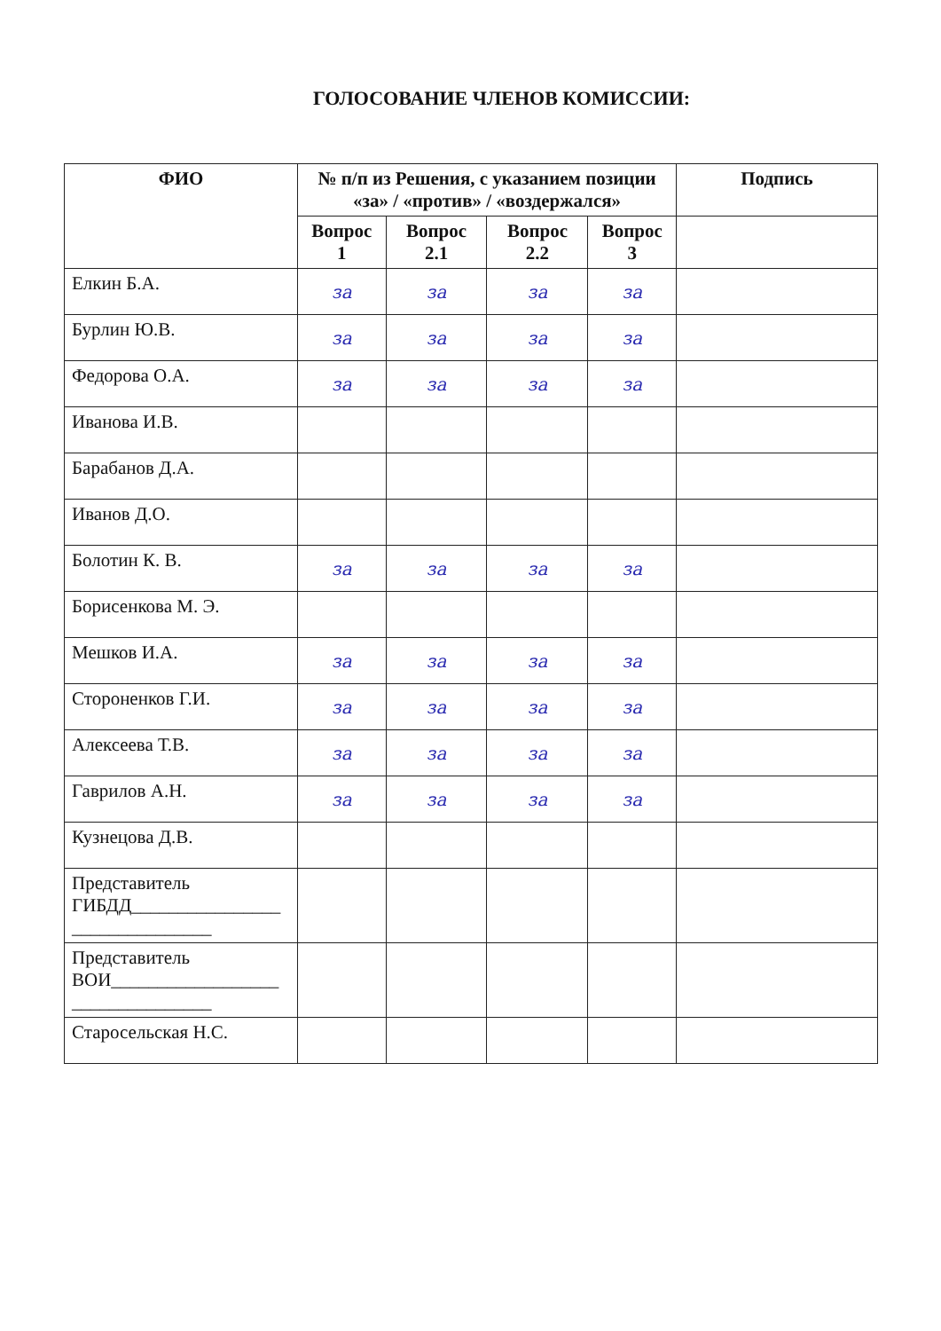ГОЛОСОВАНИЕ ЧЛЕНОВ КОМИССИИ:
| ФИО | № п/п из Решения, с указанием позиции «за» / «против» / «воздержался» | | | | Подпись |
| --- | --- | --- | --- | --- | --- |
| | Вопрос 1 | Вопрос 2.1 | Вопрос 2.2 | Вопрос 3 | |
| Елкин Б.А. | за | за | за | за | |
| Бурлин Ю.В. | за | за | за | за | |
| Федорова О.А. | за | за | за | за | |
| Иванова И.В. | | | | | |
| Барабанов Д.А. | | | | | |
| Иванов Д.О. | | | | | |
| Болотин К. В. | за | за | за | за | |
| Борисенкова М. Э. | | | | | |
| Мешков И.А. | за | за | за | за | |
| Стороненков Г.И. | за | за | за | за | |
| Алексеева Т.В. | за | за | за | за | |
| Гаврилов А.Н. | за | за | за | за | |
| Кузнецова Д.В. | | | | | |
| Представитель ГИБДД________________ _______________ | | | | | |
| Представитель ВОИ__________________ _______________ | | | | | |
| Старосельская Н.С. | | | | | |